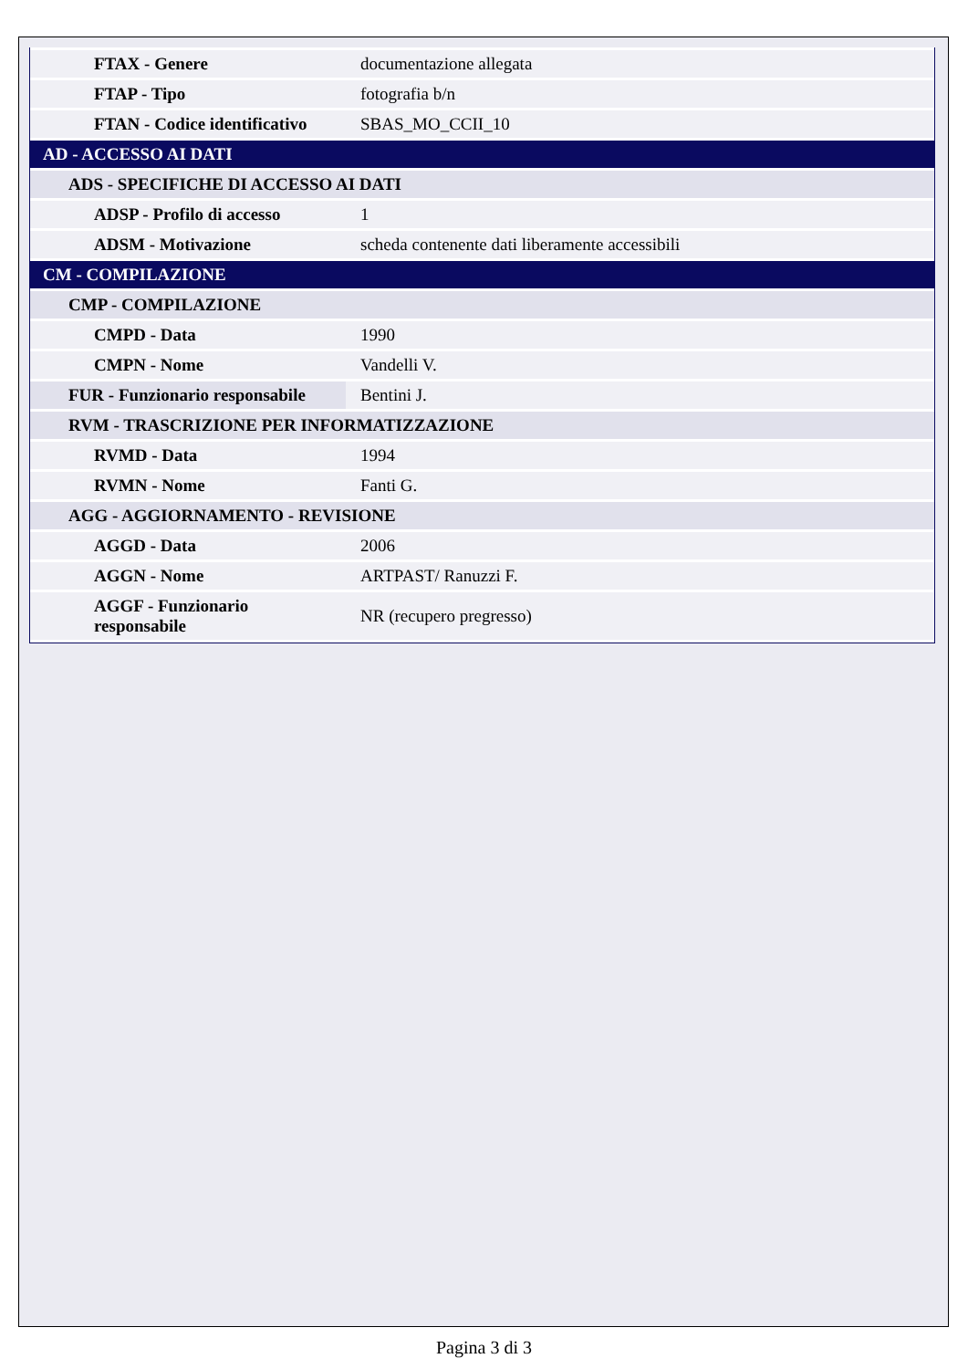| FTAX - Genere | documentazione allegata |
| FTAP - Tipo | fotografia b/n |
| FTAN - Codice identificativo | SBAS_MO_CCII_10 |
| AD - ACCESSO AI DATI | |
| ADS - SPECIFICHE DI ACCESSO AI DATI | |
| ADSP - Profilo di accesso | 1 |
| ADSM - Motivazione | scheda contenente dati liberamente accessibili |
| CM - COMPILAZIONE | |
| CMP - COMPILAZIONE | |
| CMPD - Data | 1990 |
| CMPN - Nome | Vandelli V. |
| FUR - Funzionario responsabile | Bentini J. |
| RVM - TRASCRIZIONE PER INFORMATIZZAZIONE | |
| RVMD - Data | 1994 |
| RVMN - Nome | Fanti G. |
| AGG - AGGIORNAMENTO - REVISIONE | |
| AGGD - Data | 2006 |
| AGGN - Nome | ARTPAST/ Ranuzzi F. |
| AGGF - Funzionario responsabile | NR (recupero pregresso) |
Pagina 3 di 3